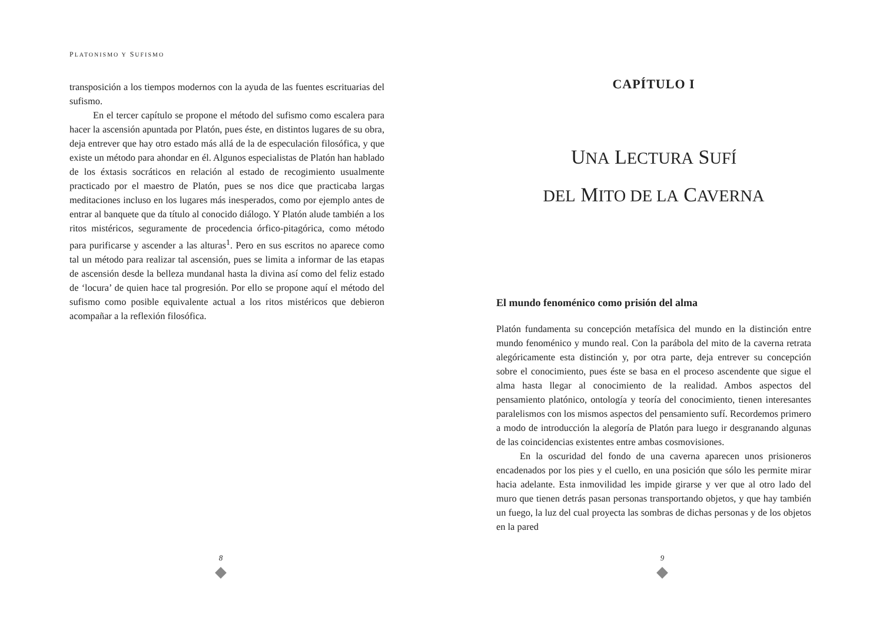PLATONISMO Y SUFISMO
transposición a los tiempos modernos con la ayuda de las fuentes escrituarias del sufismo.
En el tercer capítulo se propone el método del sufismo como escalera para hacer la ascensión apuntada por Platón, pues éste, en distintos lugares de su obra, deja entrever que hay otro estado más allá de la de especulación filosófica, y que existe un método para ahondar en él. Algunos especialistas de Platón han hablado de los éxtasis socráticos en relación al estado de recogimiento usualmente practicado por el maestro de Platón, pues se nos dice que practicaba largas meditaciones incluso en los lugares más inesperados, como por ejemplo antes de entrar al banquete que da título al conocido diálogo. Y Platón alude también a los ritos mistéricos, seguramente de procedencia órfico-pitagórica, como método para purificarse y ascender a las alturas<sup>1</sup>. Pero en sus escritos no aparece como tal un método para realizar tal ascensión, pues se limita a informar de las etapas de ascensión desde la belleza mundanal hasta la divina así como del feliz estado de ‘locura’ de quien hace tal progresión. Por ello se propone aquí el método del sufismo como posible equivalente actual a los ritos mistéricos que debieron acompañar a la reflexión filosófica.
8
CAPÍTULO I
UNA LECTURA SUFÍ
DEL MITO DE LA CAVERNA
El mundo fenoménico como prisión del alma
Platón fundamenta su concepción metafísica del mundo en la distinción entre mundo fenoménico y mundo real. Con la parábola del mito de la caverna retrata alegóricamente esta distinción y, por otra parte, deja entrever su concepción sobre el conocimiento, pues éste se basa en el proceso ascendente que sigue el alma hasta llegar al conocimiento de la realidad. Ambos aspectos del pensamiento platónico, ontología y teoría del conocimiento, tienen interesantes paralelismos con los mismos aspectos del pensamiento sufí. Recordemos primero a modo de introducción la alegoría de Platón para luego ir desgranando algunas de las coincidencias existentes entre ambas cosmovisiones.
En la oscuridad del fondo de una caverna aparecen unos prisioneros encadenados por los pies y el cuello, en una posición que sólo les permite mirar hacia adelante. Esta inmovilidad les impide girarse y ver que al otro lado del muro que tienen detrás pasan personas transportando objetos, y que hay también un fuego, la luz del cual proyecta las sombras de dichas personas y de los objetos en la pared
9